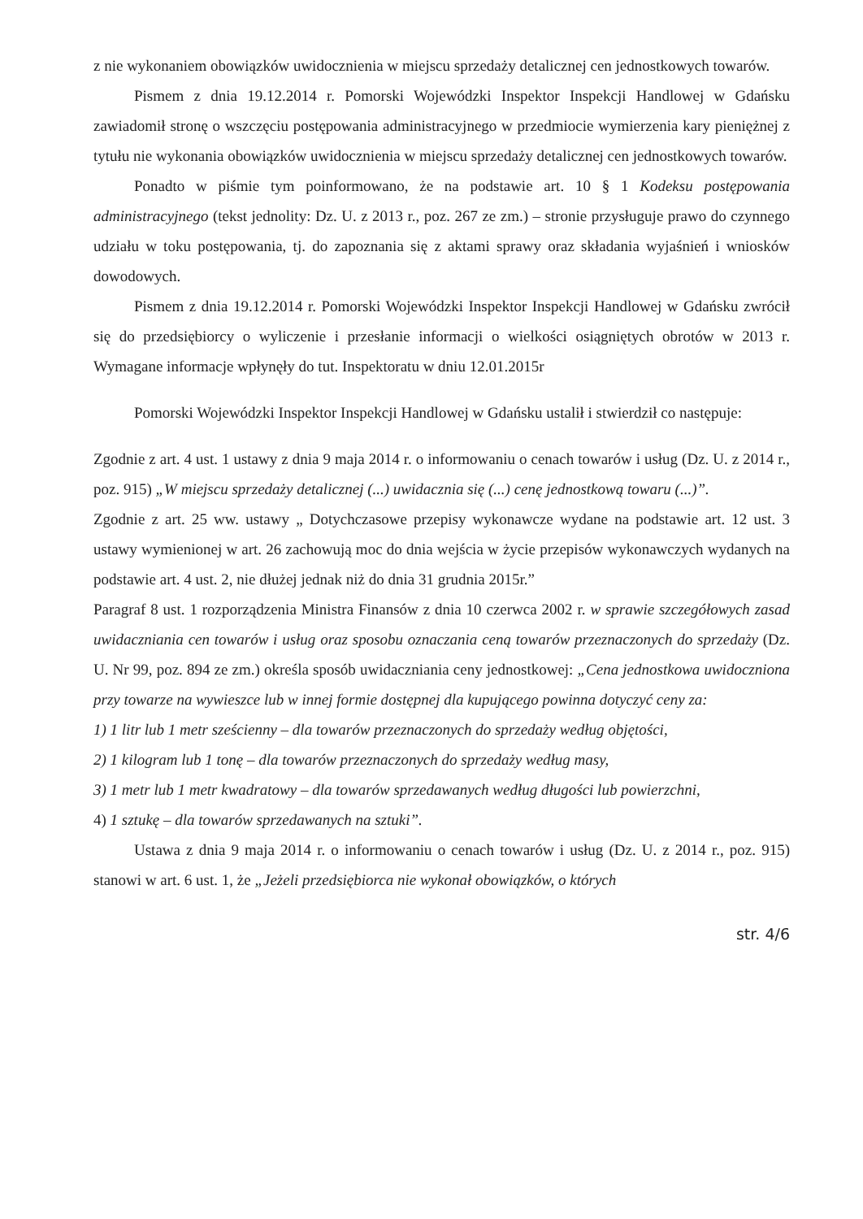z nie wykonaniem obowiązków uwidocznienia w miejscu sprzedaży detalicznej cen jednostkowych towarów.
Pismem z dnia 19.12.2014 r. Pomorski Wojewódzki Inspektor Inspekcji Handlowej w Gdańsku zawiadomił stronę o wszczęciu postępowania administracyjnego w przedmiocie wymierzenia kary pieniężnej z tytułu nie wykonania obowiązków uwidocznienia w miejscu sprzedaży detalicznej cen jednostkowych towarów.
Ponadto w piśmie tym poinformowano, że na podstawie art. 10 § 1 Kodeksu postępowania administracyjnego (tekst jednolity: Dz. U. z 2013 r., poz. 267 ze zm.) – stronie przysługuje prawo do czynnego udziału w toku postępowania, tj. do zapoznania się z aktami sprawy oraz składania wyjaśnień i wniosków dowodowych.
Pismem z dnia 19.12.2014 r. Pomorski Wojewódzki Inspektor Inspekcji Handlowej w Gdańsku zwrócił się do przedsiębiorcy o wyliczenie i przesłanie informacji o wielkości osiągniętych obrotów w 2013 r. Wymagane informacje wpłynęły do tut. Inspektoratu w dniu 12.01.2015r
Pomorski Wojewódzki Inspektor Inspekcji Handlowej w Gdańsku ustalił i stwierdził co następuje:
Zgodnie z art. 4 ust. 1 ustawy z dnia 9 maja 2014 r. o informowaniu o cenach towarów i usług (Dz. U. z 2014 r., poz. 915) „W miejscu sprzedaży detalicznej (...) uwidacznia się (...) cenę jednostkową towaru (...)”.
Zgodnie z art. 25 ww. ustawy „ Dotychczasowe przepisy wykonawcze wydane na podstawie art. 12 ust. 3 ustawy wymienionej w art. 26 zachowują moc do dnia wejścia w życie przepisów wykonawczych wydanych na podstawie art. 4 ust. 2, nie dłużej jednak niż do dnia 31 grudnia 2015r.”
Paragraf 8 ust. 1 rozporządzenia Ministra Finansów z dnia 10 czerwca 2002 r. w sprawie szczegółowych zasad uwidaczniania cen towarów i usług oraz sposobu oznaczania ceną towarów przeznaczonych do sprzedaży (Dz. U. Nr 99, poz. 894 ze zm.) określa sposób uwidaczniania ceny jednostkowej: „Cena jednostkowa uwidoczniona przy towarze na wywieszce lub w innej formie dostępnej dla kupującego powinna dotyczyć ceny za:
1) 1 litr lub 1 metr sześcienny – dla towarów przeznaczonych do sprzedaży według objętości,
2) 1 kilogram lub 1 tonę – dla towarów przeznaczonych do sprzedaży według masy,
3) 1 metr lub 1 metr kwadratowy – dla towarów sprzedawanych według długości lub powierzchni,
4) 1 sztukę – dla towarów sprzedawanych na sztuki”.
Ustawa z dnia 9 maja 2014 r. o informowaniu o cenach towarów i usług (Dz. U. z 2014 r., poz. 915) stanowi w art. 6 ust. 1, że „Jeżeli przedsiębiorca nie wykonał obowiązków, o których
str. 4/6